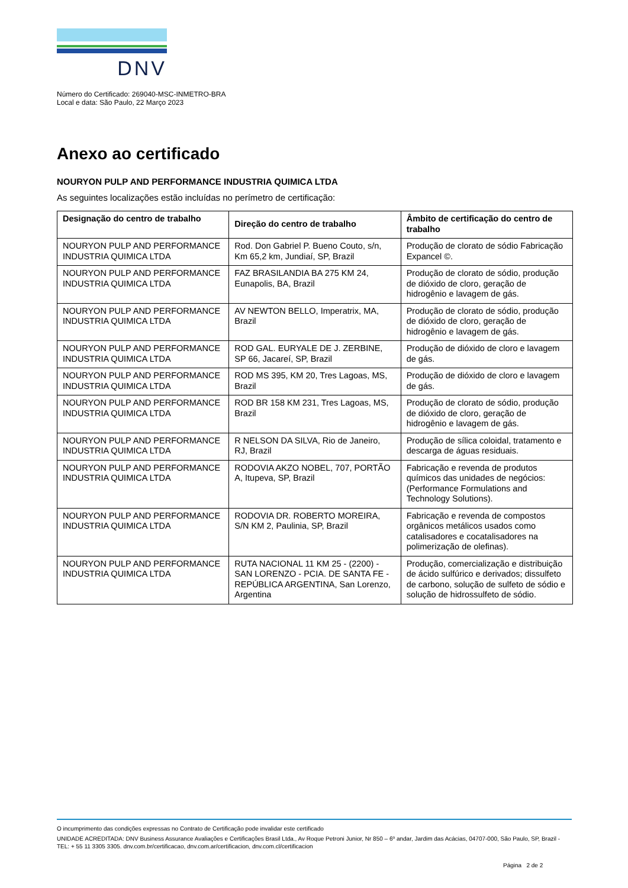DNV
Número do Certificado: 269040-MSC-INMETRO-BRA
Local e data: São Paulo, 22 Março 2023
Anexo ao certificado
NOURYON PULP AND PERFORMANCE INDUSTRIA QUIMICA LTDA
As seguintes localizações estão incluídas no perímetro de certificação:
| Designação do centro de trabalho | Direção do centro de trabalho | Âmbito de certificação do centro de trabalho |
| --- | --- | --- |
| NOURYON PULP AND PERFORMANCE INDUSTRIA QUIMICA LTDA | Rod. Don Gabriel P. Bueno Couto, s/n, Km 65,2 km, Jundiaí, SP, Brazil | Produção de clorato de sódio Fabricação Expancel ©. |
| NOURYON PULP AND PERFORMANCE INDUSTRIA QUIMICA LTDA | FAZ BRASILANDIA BA 275 KM 24, Eunapolis, BA, Brazil | Produção de clorato de sódio, produção de dióxido de cloro, geração de hidrogênio e lavagem de gás. |
| NOURYON PULP AND PERFORMANCE INDUSTRIA QUIMICA LTDA | AV NEWTON BELLO, Imperatrix, MA, Brazil | Produção de clorato de sódio, produção de dióxido de cloro, geração de hidrogênio e lavagem de gás. |
| NOURYON PULP AND PERFORMANCE INDUSTRIA QUIMICA LTDA | ROD GAL. EURYALE DE J. ZERBINE, SP 66, Jacareí, SP, Brazil | Produção de dióxido de cloro e lavagem de gás. |
| NOURYON PULP AND PERFORMANCE INDUSTRIA QUIMICA LTDA | ROD MS 395, KM 20, Tres Lagoas, MS, Brazil | Produção de dióxido de cloro e lavagem de gás. |
| NOURYON PULP AND PERFORMANCE INDUSTRIA QUIMICA LTDA | ROD BR 158 KM 231, Tres Lagoas, MS, Brazil | Produção de clorato de sódio, produção de dióxido de cloro, geração de hidrogênio e lavagem de gás. |
| NOURYON PULP AND PERFORMANCE INDUSTRIA QUIMICA LTDA | R NELSON DA SILVA, Rio de Janeiro, RJ, Brazil | Produção de sílica coloidal, tratamento e descarga de águas residuais. |
| NOURYON PULP AND PERFORMANCE INDUSTRIA QUIMICA LTDA | RODOVIA AKZO NOBEL, 707, PORTÃO A, Itupeva, SP, Brazil | Fabricação e revenda de produtos químicos das unidades de negócios: (Performance Formulations and Technology Solutions). |
| NOURYON PULP AND PERFORMANCE INDUSTRIA QUIMICA LTDA | RODOVIA DR. ROBERTO MOREIRA, S/N KM 2, Paulinia, SP, Brazil | Fabricação e revenda de compostos orgânicos metálicos usados como catalisadores e cocatalisadores na polimerização de olefinas). |
| NOURYON PULP AND PERFORMANCE INDUSTRIA QUIMICA LTDA | RUTA NACIONAL 11 KM 25 - (2200) - SAN LORENZO - PCIA. DE SANTA FE - REPÚBLICA ARGENTINA, San Lorenzo, Argentina | Produção, comercialização e distribuição de ácido sulfúrico e derivados; dissulfeto de carbono, solução de sulfeto de sódio e solução de hidrossulfeto de sódio. |
O incumprimento das condições expressas no Contrato de Certificação pode invalidar este certificado
UNIDADE ACREDITADA: DNV Business Assurance Avaliações e Certificações Brasil Ltda., Av Roque Petroni Junior, Nr 850 – 6º andar, Jardim das Acácias, 04707-000, São Paulo, SP, Brazil - TEL: + 55 11 3305 3305. dnv.com.br/certificacao, dnv.com.ar/certificacion, dnv.com.cl/certificacion
Página 2 de 2